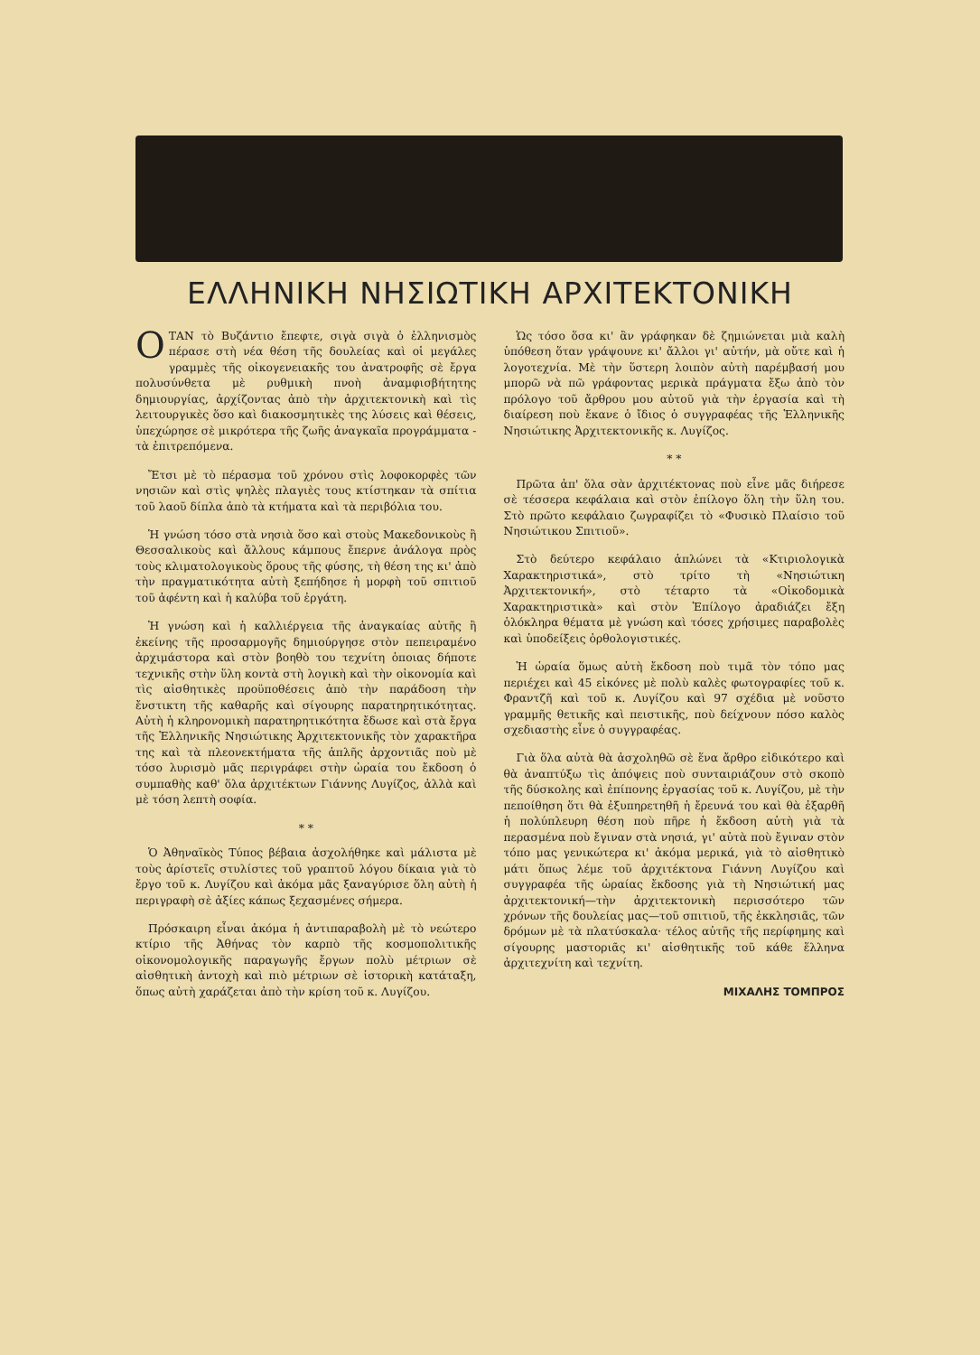ΕΛΛΗΝΙΚΗ ΝΗΣΙΩΤΙΚΗ ΑΡΧΙΤΕΚΤΟΝΙΚΗ
ΟΤΑΝ τὸ Βυζάντιο ἔπεφτε, σιγὰ σιγὰ ὁ ἑλληνισμὸς πέρασε στὴ νέα θέση τῆς δουλείας καὶ οἱ μεγάλες γραμμὲς τῆς οἰκογενειακῆς του ἀνατροφῆς σὲ ἔργα πολυσύνθετα μὲ ρυθμικὴ πνοὴ ἀναμφισβήτητης δημιουργίας, ἀρχίζοντας ἀπὸ τὴν ἀρχιτεκτονικὴ καὶ τὶς λειτουργικὲς ὅσο καὶ διακοσμητικὲς της λύσεις καὶ θέσεις, ὑπεχώρησε σὲ μικρότερα τῆς ζωῆς ἀναγκαῖα προγράμματα - τὰ ἐπιτρεπόμενα.
Ἔτσι μὲ τὸ πέρασμα τοῦ χρόνου στὶς λοφοκορφὲς τῶν νησιῶν καὶ στὶς ψηλὲς πλαγιὲς τους κτίστηκαν τὰ σπίτια τοῦ λαοῦ δίπλα ἀπὸ τὰ κτήματα καὶ τὰ περιβόλια του.
Ἡ γνώση τόσο στὰ νησιὰ ὅσο καὶ στοὺς Μακεδονικοὺς ἢ Θεσσαλικοὺς καὶ ἄλλους κάμπους ἔπερνε ἀνάλογα πρὸς τοὺς κλιματολογικοὺς ὅρους τῆς φύσης, τὴ θέση της κι' ἀπὸ τὴν πραγματικότητα αὐτὴ ξεπήδησε ἡ μορφὴ τοῦ σπιτιοῦ τοῦ ἀφέντη καὶ ἡ καλύβα τοῦ ἐργάτη.
Ἡ γνώση καὶ ἡ καλλιέργεια τῆς ἀναγκαίας αὐτῆς ἢ ἐκείνης τῆς προσαρμογῆς δημιούργησε στὸν πεπειραμένο ἀρχιμάστορα καὶ στὸν βοηθὸ του τεχνίτη ὁποιας δήποτε τεχνικῆς στὴν ὕλη κοντὰ στὴ λογικὴ καὶ τὴν οἰκονομία καὶ τὶς αἰσθητικὲς προϋποθέσεις ἀπὸ τὴν παράδοση τὴν ἔνστικτη τῆς καθαρῆς καὶ σίγουρης παρατηρητικότητας. Αὐτὴ ἡ κληρονομικὴ παρατηρητικότητα ἔδωσε καὶ στὰ ἔργα τῆς Ἑλληνικῆς Νησιώτικης Ἀρχιτεκτονικῆς τὸν χαρακτῆρα της καὶ τὰ πλεονεκτήματα τῆς ἁπλῆς ἀρχοντιᾶς ποὺ μὲ τόσο λυρισμὸ μᾶς περιγράφει στὴν ὡραία του ἔκδοση ὁ συμπαθὴς καθ' ὅλα ἀρχιτέκτων Γιάννης Λυγίζος, ἀλλὰ καὶ μὲ τόση λεπτὴ σοφία.
* *
Ὁ Ἀθηναϊκὸς Τύπος βέβαια ἀσχολήθηκε καὶ μάλιστα μὲ τοὺς ἀρίστεῖς στυλίστες τοῦ γραπτοῦ λόγου δίκαια γιὰ τὸ ἔργο τοῦ κ. Λυγίζου καὶ ἀκόμα μᾶς ξαναγύρισε ὅλη αὐτὴ ἡ περιγραφὴ σὲ ἀξίες κάπως ξεχασμένες σήμερα.
Πρόσκαιρη εἶναι ἀκόμα ἡ ἀντιπαραβολὴ μὲ τὸ νεώτερο κτίριο τῆς Ἀθήνας τὸν καρπὸ τῆς κοσμοπολιτικῆς οἰκονομολογικῆς παραγωγῆς ἔργων πολὺ μέτριων σὲ αἰσθητικὴ ἀντοχὴ καὶ πιὸ μέτριων σὲ ἱστορικὴ κατάταξη, ὅπως αὐτὴ χαράζεται ἀπὸ τὴν κρίση τοῦ κ. Λυγίζου.
Ὡς τόσο ὅσα κι' ἂν γράφηκαν δὲ ζημιώνεται μιὰ καλὴ ὑπόθεση ὅταν γράψουνε κι' ἄλλοι γι' αὐτήν, μὰ οὔτε καὶ ἡ λογοτεχνία. Μὲ τὴν ὕστερη λοιπὸν αὐτὴ παρέμβασή μου μπορῶ νὰ πῶ γράφοντας μερικὰ πράγματα ἔξω ἀπὸ τὸν πρόλογο τοῦ ἄρθρου μου αὐτοῦ γιὰ τὴν ἐργασία καὶ τὴ διαίρεση ποὺ ἔκανε ὁ ἴδιος ὁ συγγραφέας τῆς Ἑλληνικῆς Νησιώτικης Ἀρχιτεκτονικῆς κ. Λυγίζος.
* *
Πρῶτα ἀπ' ὅλα σὰν ἀρχιτέκτονας ποὺ εἶνε μᾶς διήρεσε σὲ τέσσερα κεφάλαια καὶ στὸν ἐπίλογο ὅλη τὴν ὕλη του. Στὸ πρῶτο κεφάλαιο ζωγραφίζει τὸ «Φυσικὸ Πλαίσιο τοῦ Νησιώτικου Σπιτιοῦ».
Στὸ δεύτερο κεφάλαιο ἁπλώνει τὰ «Κτιριολογικὰ Χαρακτηριστικά», στὸ τρίτο τὴ «Νησιώτικη Ἀρχιτεκτονική», στὸ τέταρτο τὰ «Οἰκοδομικὰ Χαρακτηριστικὰ» καὶ στὸν Ἐπίλογο ἀραδιάζει ἔξη ὁλόκληρα θέματα μὲ γνώση καὶ τόσες χρήσιμες παραβολὲς καὶ ὑποδείξεις ὀρθολογιστικές.
Ἡ ὡραία ὅμως αὐτὴ ἔκδοση ποὺ τιμᾶ τὸν τόπο μας περιέχει καὶ 45 εἰκόνες μὲ πολὺ καλὲς φωτογραφίες τοῦ κ. Φραντζῆ καὶ τοῦ κ. Λυγίζου καὶ 97 σχέδια μὲ νοῦστο γραμμῆς θετικῆς καὶ πειστικῆς, ποὺ δείχνουν πόσο καλὸς σχεδιαστὴς εἶνε ὁ συγγραφέας.
Γιὰ ὅλα αὐτὰ θὰ ἀσχοληθῶ σὲ ἕνα ἄρθρο εἰδικότερο καὶ θὰ ἀναπτύξω τὶς ἀπόψεις ποὺ συνταιριάζουν στὸ σκοπὸ τῆς δύσκολης καὶ ἐπίπονης ἐργασίας τοῦ κ. Λυγίζου, μὲ τὴν πεποίθηση ὅτι θὰ ἐξυπηρετηθῆ ἡ ἔρευνά του καὶ θὰ ἐξαρθῆ ἡ πολύπλευρη θέση ποὺ πῆρε ἡ ἔκδοση αὐτὴ γιὰ τὰ περασμένα ποὺ ἔγιναν στὰ νησιά, γι' αὐτὰ ποὺ ἔγιναν στὸν τόπο μας γενικώτερα κι' ἀκόμα μερικά, γιὰ τὸ αἰσθητικὸ μάτι ὅπως λέμε τοῦ ἀρχιτέκτονα Γιάννη Λυγίζου καὶ συγγραφέα τῆς ὡραίας ἔκδοσης γιὰ τὴ Νησιώτική μας ἀρχιτεκτονική—τὴν ἀρχιτεκτονικὴ περισσότερο τῶν χρόνων τῆς δουλείας μας—τοῦ σπιτιοῦ, τῆς ἐκκλησιᾶς, τῶν δρόμων μὲ τὰ πλατύσκαλα· τέλος αὐτῆς τῆς περίφημης καὶ σίγουρης μαστοριᾶς κι' αἰσθητικῆς τοῦ κάθε ἕλληνα ἀρχιτεχνίτη καὶ τεχνίτη.
ΜΙΧΑΛΗΣ ΤΟΜΠΡΟΣ